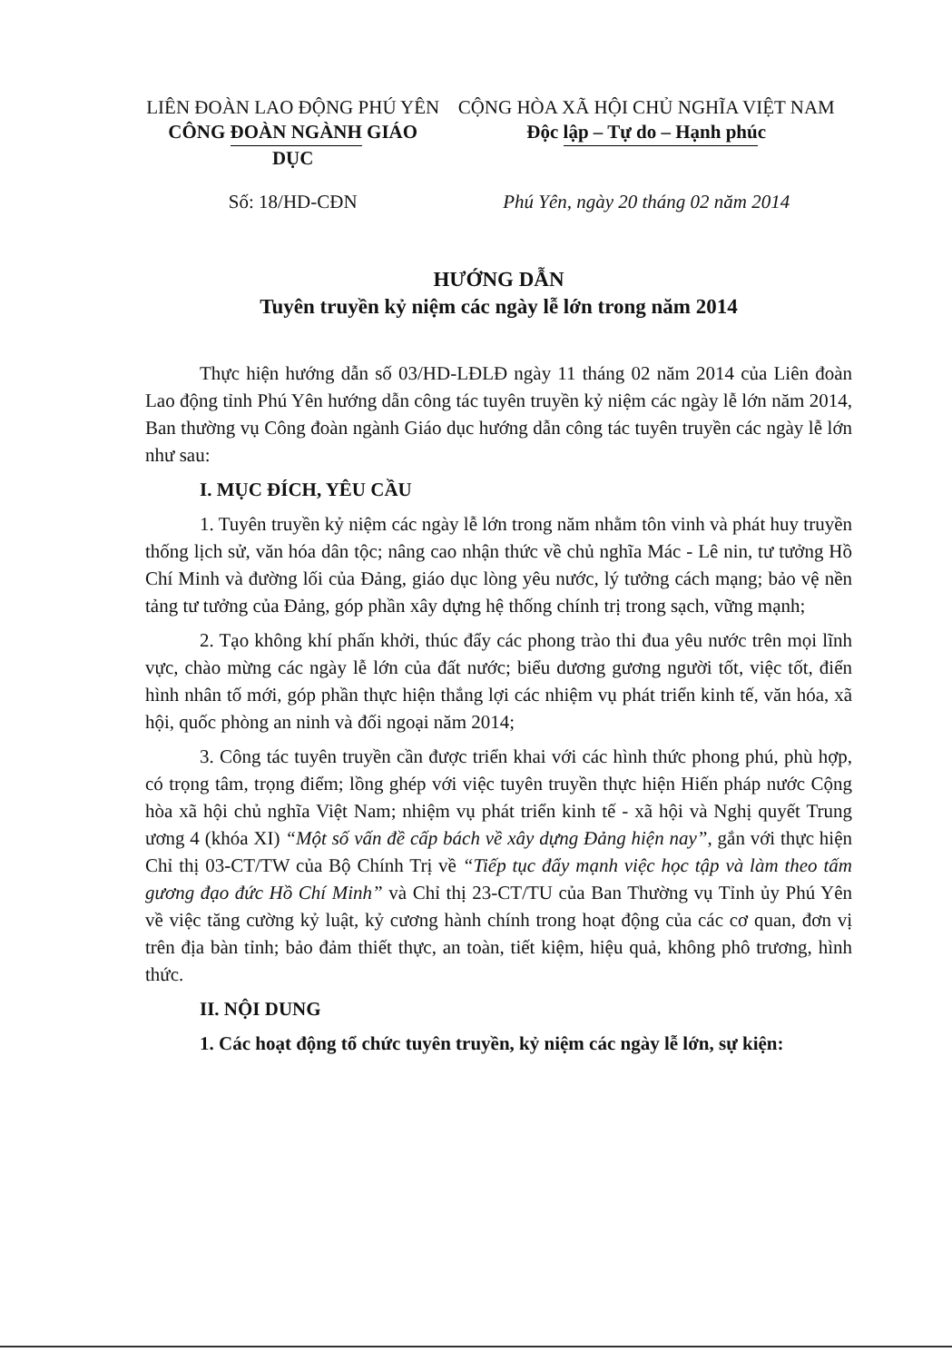LIÊN ĐOÀN LAO ĐỘNG PHÚ YÊN
CÔNG ĐOÀN NGÀNH GIÁO DỤC
CỘNG HÒA XÃ HỘI CHỦ NGHĨA VIỆT NAM
Độc lập – Tự do – Hạnh phúc
Số: 18/HD-CĐN Phú Yên, ngày 20 tháng 02 năm 2014
HƯỚNG DẪN
Tuyên truyền kỷ niệm các ngày lễ lớn trong năm 2014
Thực hiện hướng dẫn số 03/HD-LĐLĐ ngày 11 tháng 02 năm 2014 của Liên đoàn Lao động tỉnh Phú Yên hướng dẫn công tác tuyên truyền kỷ niệm các ngày lễ lớn năm 2014, Ban thường vụ Công đoàn ngành Giáo dục hướng dẫn công tác tuyên truyền các ngày lễ lớn như sau:
I. MỤC ĐÍCH, YÊU CẦU
1. Tuyên truyền kỷ niệm các ngày lễ lớn trong năm nhằm tôn vinh và phát huy truyền thống lịch sử, văn hóa dân tộc; nâng cao nhận thức về chủ nghĩa Mác - Lê nin, tư tưởng Hồ Chí Minh và đường lối của Đảng, giáo dục lòng yêu nước, lý tưởng cách mạng; bảo vệ nền tảng tư tưởng của Đảng, góp phần xây dựng hệ thống chính trị trong sạch, vững mạnh;
2. Tạo không khí phấn khởi, thúc đẩy các phong trào thi đua yêu nước trên mọi lĩnh vực, chào mừng các ngày lễ lớn của đất nước; biểu dương gương người tốt, việc tốt, điển hình nhân tố mới, góp phần thực hiện thắng lợi các nhiệm vụ phát triển kinh tế, văn hóa, xã hội, quốc phòng an ninh và đối ngoại năm 2014;
3. Công tác tuyên truyền cần được triển khai với các hình thức phong phú, phù hợp, có trọng tâm, trọng điểm; lồng ghép với việc tuyên truyền thực hiện Hiến pháp nước Cộng hòa xã hội chủ nghĩa Việt Nam; nhiệm vụ phát triển kinh tế - xã hội và Nghị quyết Trung ương 4 (khóa XI) “Một số vấn đề cấp bách về xây dựng Đảng hiện nay”, gắn với thực hiện Chỉ thị 03-CT/TW của Bộ Chính Trị về “Tiếp tục đẩy mạnh việc học tập và làm theo tấm gương đạo đức Hồ Chí Minh” và Chỉ thị 23-CT/TU của Ban Thường vụ Tỉnh ủy Phú Yên về việc tăng cường kỷ luật, kỷ cương hành chính trong hoạt động của các cơ quan, đơn vị trên địa bàn tỉnh; bảo đảm thiết thực, an toàn, tiết kiệm, hiệu quả, không phô trương, hình thức.
II. NỘI DUNG
1. Các hoạt động tổ chức tuyên truyền, kỷ niệm các ngày lễ lớn, sự kiện: